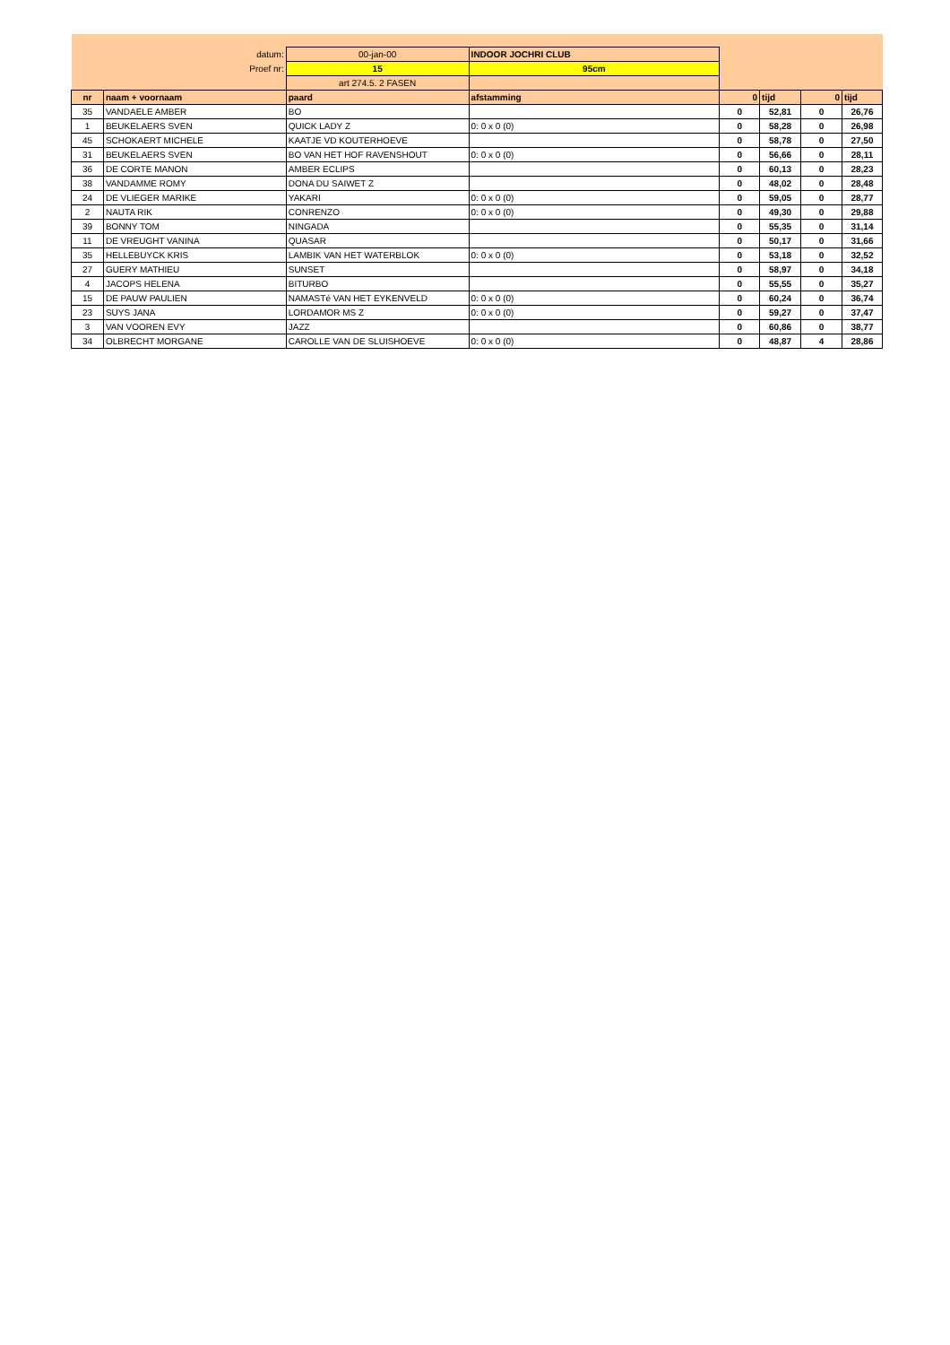| datum: | | 00-jan-00 | INDOOR JOCHRI CLUB | | | | |
| Proef nr: | | 15 | 95cm | | | | |
| | | art 274.5. 2 FASEN | | | | | |
| nr | naam + voornaam | paard | afstamming | 0 | tijd | 0 | tijd |
| 35 | VANDAELE AMBER | BO | | 0 | 52,81 | 0 | 26,76 |
| 1 | BEUKELAERS SVEN | QUICK LADY Z | 0: 0 x 0 (0) | 0 | 58,28 | 0 | 26,98 |
| 45 | SCHOKAERT MICHELE | KAATJE VD KOUTERHOEVE | | 0 | 58,78 | 0 | 27,50 |
| 31 | BEUKELAERS SVEN | BO VAN HET HOF RAVENSHOUT | 0: 0 x 0 (0) | 0 | 56,66 | 0 | 28,11 |
| 36 | DE CORTE MANON | AMBER ECLIPS | | 0 | 60,13 | 0 | 28,23 |
| 38 | VANDAMME ROMY | DONA DU SAIWET Z | | 0 | 48,02 | 0 | 28,48 |
| 24 | DE VLIEGER MARIKE | YAKARI | 0: 0 x 0 (0) | 0 | 59,05 | 0 | 28,77 |
| 2 | NAUTA RIK | CONRENZO | 0: 0 x 0 (0) | 0 | 49,30 | 0 | 29,88 |
| 39 | BONNY TOM | NINGADA | | 0 | 55,35 | 0 | 31,14 |
| 11 | DE VREUGHT VANINA | QUASAR | | 0 | 50,17 | 0 | 31,66 |
| 35 | HELLEBUYCK KRIS | LAMBIK VAN HET WATERBLOK | 0: 0 x 0 (0) | 0 | 53,18 | 0 | 32,52 |
| 27 | GUERY MATHIEU | SUNSET | | 0 | 58,97 | 0 | 34,18 |
| 4 | JACOPS HELENA | BITURBO | | 0 | 55,55 | 0 | 35,27 |
| 15 | DE PAUW PAULIEN | NAMASTé VAN HET EYKENVELD | 0: 0 x 0 (0) | 0 | 60,24 | 0 | 36,74 |
| 23 | SUYS JANA | LORDAMOR MS Z | 0: 0 x 0 (0) | 0 | 59,27 | 0 | 37,47 |
| 3 | VAN VOOREN EVY | JAZZ | | 0 | 60,86 | 0 | 38,77 |
| 34 | OLBRECHT MORGANE | CAROLLE VAN DE SLUISHOEVE | 0: 0 x 0 (0) | 0 | 48,87 | 4 | 28,86 |